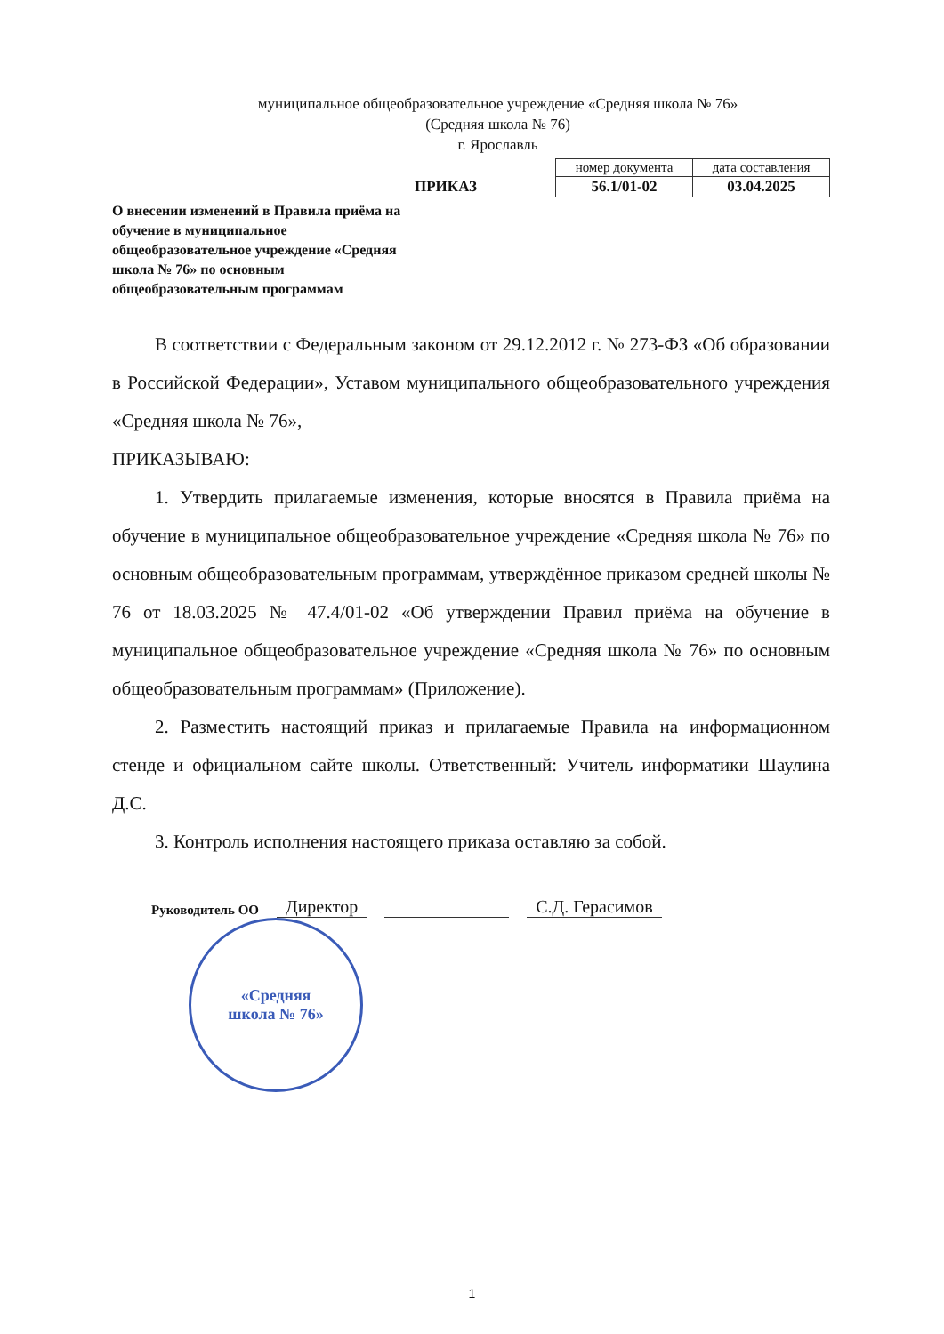муниципальное общеобразовательное учреждение «Средняя школа № 76»
(Средняя школа № 76)
г. Ярославль
ПРИКАЗ
| номер документа | дата составления |
| 56.1/01-02 | 03.04.2025 |
О внесении изменений в Правила приёма на обучение в муниципальное общеобразовательное учреждение «Средняя школа № 76» по основным общеобразовательным программам
В соответствии с Федеральным законом от 29.12.2012 г. № 273-ФЗ «Об образовании в Российской Федерации», Уставом муниципального общеобразовательного учреждения «Средняя школа № 76»,
ПРИКАЗЫВАЮ:
1. Утвердить прилагаемые изменения, которые вносятся в Правила приёма на обучение в муниципальное общеобразовательное учреждение «Средняя школа № 76» по основным общеобразовательным программам, утверждённое приказом средней школы № 76 от 18.03.2025 № 47.4/01-02 «Об утверждении Правил приёма на обучение в муниципальное общеобразовательное учреждение «Средняя школа № 76» по основным общеобразовательным программам» (Приложение).
2. Разместить настоящий приказ и прилагаемые Правила на информационном стенде и официальном сайте школы. Ответственный: Учитель информатики Шаулина Д.С.
3. Контроль исполнения настоящего приказа оставляю за собой.
Руководитель ОО Директор С.Д. Герасимов
«Средняя
школа № 76»
1